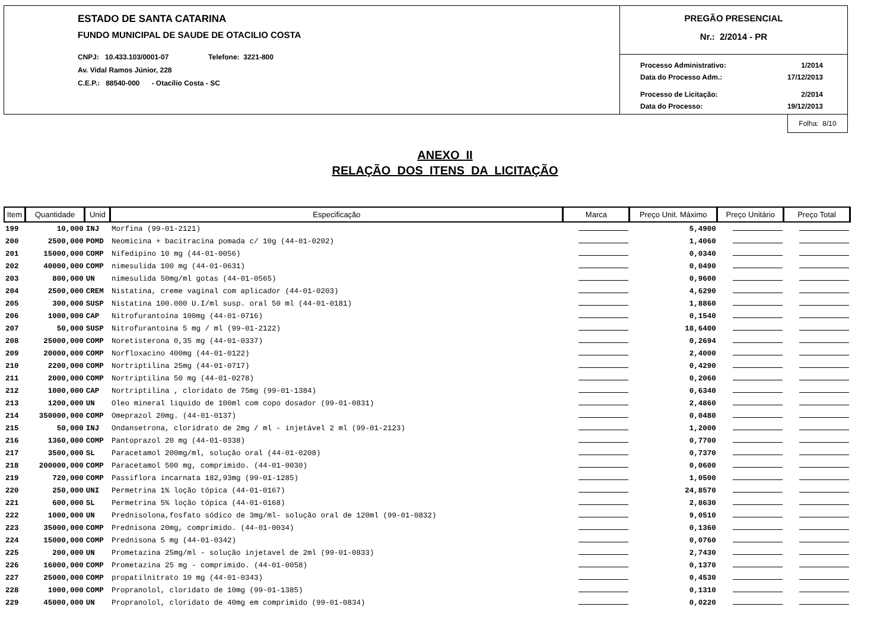ESTADO DE SANTA CATARINA
FUNDO MUNICIPAL DE SAUDE DE OTACILIO COSTA
CNPJ: 10.433.103/0001-07 Telefone: 3221-800
Av. Vidal Ramos Júnior, 228
C.E.P.: 88540-000 - Otacílio Costa - SC
PREGÃO PRESENCIAL
Nr.: 2/2014 - PR
| Processo Administrativo: | 1/2014 |
| Data do Processo Adm.: | 17/12/2013 |
| Processo de Licitação: | 2/2014 |
| Data do Processo: | 19/12/2013 |
Folha: 8/10
ANEXO II
RELAÇÃO DOS ITENS DA LICITAÇÃO
| Item | Quantidade | Unid | Especificação | Marca | Preço Unit. Máximo | Preço Unitário | Preço Total |
| --- | --- | --- | --- | --- | --- | --- | --- |
| 199 | 10,000 | INJ | Morfina (99-01-2121) | | 5,4900 | | |
| 200 | 2500,000 | POMD | Neomicina + bacitracina pomada c/ 10g (44-01-0202) | | 1,4060 | | |
| 201 | 15000,000 | COMP | Nifedipino 10 mg (44-01-0056) | | 0,0340 | | |
| 202 | 40000,000 | COMP | nimesulida 100 mg (44-01-0631) | | 0,0490 | | |
| 203 | 800,000 | UN | nimesulida 50mg/ml gotas (44-01-0565) | | 0,9600 | | |
| 204 | 2500,000 | CREM | Nistatina, creme vaginal com aplicador (44-01-0203) | | 4,6290 | | |
| 205 | 300,000 | SUSP | Nistatina 100.000 U.I/ml susp. oral 50 ml (44-01-0181) | | 1,8860 | | |
| 206 | 1000,000 | CAP | Nitrofurantoína 100mg (44-01-0716) | | 0,1540 | | |
| 207 | 50,000 | SUSP | Nitrofurantoina 5 mg / ml (99-01-2122) | | 18,6400 | | |
| 208 | 25000,000 | COMP | Noretisterona 0,35 mg (44-01-0337) | | 0,2694 | | |
| 209 | 20000,000 | COMP | Norfloxacino 400mg (44-01-0122) | | 2,4000 | | |
| 210 | 2200,000 | COMP | Nortriptilina 25mg (44-01-0717) | | 0,4290 | | |
| 211 | 2000,000 | COMP | Nortriptilina 50 mg (44-01-0278) | | 0,2060 | | |
| 212 | 1000,000 | CAP | Nortriptilina , cloridato de 75mg (99-01-1384) | | 0,6340 | | |
| 213 | 1200,000 | UN | Oleo mineral liquido de 100ml com copo dosador (99-01-0831) | | 2,4860 | | |
| 214 | 350000,000 | COMP | Omeprazol 20mg. (44-01-0137) | | 0,0480 | | |
| 215 | 50,000 | INJ | Ondansetrona, cloridrato de 2mg / ml - injetável 2 ml (99-01-2123) | | 1,2000 | | |
| 216 | 1360,000 | COMP | Pantoprazol 20 mg (44-01-0338) | | 0,7700 | | |
| 217 | 3500,000 | SL | Paracetamol 200mg/ml, solução oral (44-01-0208) | | 0,7370 | | |
| 218 | 200000,000 | COMP | Paracetamol 500 mg, comprimido. (44-01-0030) | | 0,0600 | | |
| 219 | 720,000 | COMP | Passiflora incarnata 182,93mg (99-01-1285) | | 1,0500 | | |
| 220 | 250,000 | UNI | Permetrina 1% loção tópica (44-01-0167) | | 24,8570 | | |
| 221 | 600,000 | SL | Permetrina 5% loção tópica (44-01-0168) | | 2,8630 | | |
| 222 | 1000,000 | UN | Prednisolona,fosfato sódico de 3mg/ml- solução oral de 120ml (99-01-0832) | | 9,0510 | | |
| 223 | 35000,000 | COMP | Prednisona 20mg, comprimido. (44-01-0034) | | 0,1360 | | |
| 224 | 15000,000 | COMP | Prednisona 5 mg (44-01-0342) | | 0,0760 | | |
| 225 | 200,000 | UN | Prometazina 25mg/ml - solução injetavel de 2ml (99-01-0833) | | 2,7430 | | |
| 226 | 16000,000 | COMP | Prometazina 25 mg - comprimido. (44-01-0058) | | 0,1370 | | |
| 227 | 25000,000 | COMP | propatilnitrato 10 mg (44-01-0343) | | 0,4530 | | |
| 228 | 1000,000 | COMP | Propranolol, cloridato de 10mg (99-01-1385) | | 0,1310 | | |
| 229 | 45000,000 | UN | Propranolol, cloridato de 40mg em comprimido (99-01-0834) | | 0,0220 | | |